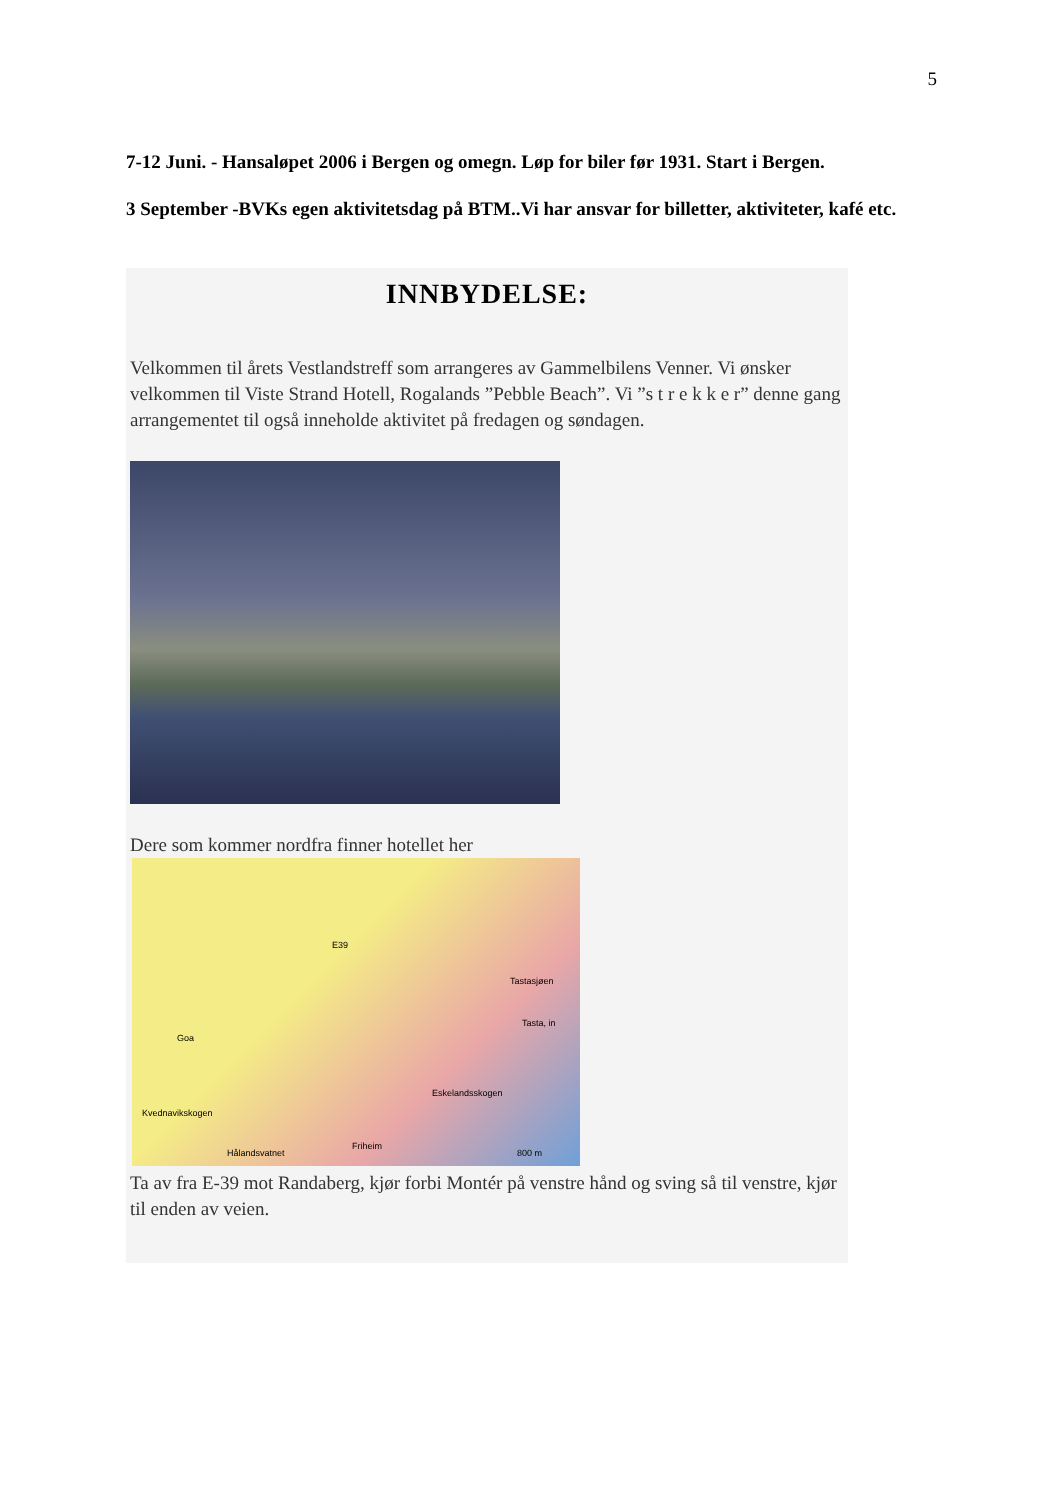5
7-12 Juni. - Hansaløpet 2006 i Bergen og omegn. Løp for biler før 1931. Start i Bergen.
3 September -BVKs egen aktivitetsdag på BTM..Vi har ansvar for billetter, aktiviteter, kafé etc.
INNBYDELSE:
Velkommen til årets Vestlandstreff som arrangeres av Gammelbilens Venner. Vi ønsker velkommen til Viste Strand Hotell, Rogalands ”Pebble Beach”. Vi ”s t r e k k e r” denne gang arrangementet til også inneholde aktivitet på fredagen og søndagen.
Dere som kommer nordfra finner hotellet her
E39
Tastasjøen
Tasta, in
Goa
Eskelandsskogen
Kvednavikskogen
Hålandsvatnet
Friheim
800 m
Ta av fra E-39 mot Randaberg, kjør forbi Montér på venstre hånd og sving så til venstre, kjør til enden av veien.